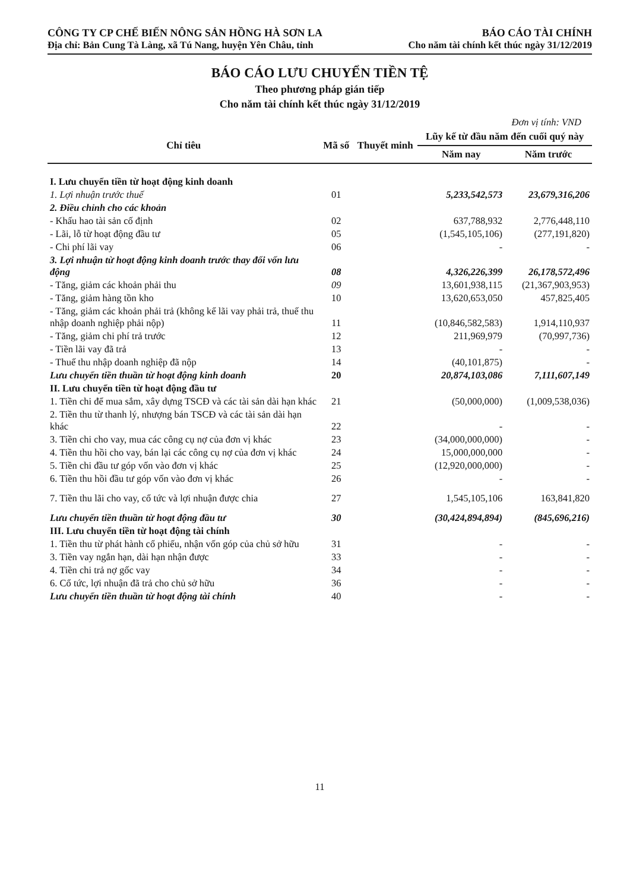CÔNG TY CP CHẾ BIẾN NÔNG SẢN HỒNG HÀ SƠN LA
Địa chỉ: Bản Cung Tà Làng, xã Tú Nang, huyện Yên Châu, tỉnh
BÁO CÁO TÀI CHÍNH
Cho năm tài chính kết thúc ngày 31/12/2019
BÁO CÁO LƯU CHUYỂN TIỀN TỆ
Theo phương pháp gián tiếp
Cho năm tài chính kết thúc ngày 31/12/2019
Đơn vị tính: VND
| Chỉ tiêu | Mã số | Thuyết minh | Lũy kế từ đầu năm đến cuối quý này | |
| --- | --- | --- | --- | --- |
| | | | Năm nay | Năm trước |
| I. Lưu chuyển tiền từ hoạt động kinh doanh | | | | |
| 1. Lợi nhuận trước thuế | 01 | | 5,233,542,573 | 23,679,316,206 |
| 2. Điều chỉnh cho các khoản | | | | |
| - Khấu hao tài sản cố định | 02 | | 637,788,932 | 2,776,448,110 |
| - Lãi, lỗ từ hoạt động đầu tư | 05 | | (1,545,105,106) | (277,191,820) |
| - Chi phí lãi vay | 06 | | - | - |
| 3. Lợi nhuận từ hoạt động kinh doanh trước thay đổi vốn lưu động | 08 | | 4,326,226,399 | 26,178,572,496 |
| - Tăng, giảm các khoản phải thu | 09 | | 13,601,938,115 | (21,367,903,953) |
| - Tăng, giảm hàng tồn kho | 10 | | 13,620,653,050 | 457,825,405 |
| - Tăng, giảm các khoản phải trả (không kể lãi vay phải trả, thuế thu nhập doanh nghiệp phải nộp) | 11 | | (10,846,582,583) | 1,914,110,937 |
| - Tăng, giảm chi phí trả trước | 12 | | 211,969,979 | (70,997,736) |
| - Tiền lãi vay đã trả | 13 | | - | - |
| - Thuế thu nhập doanh nghiệp đã nộp | 14 | | (40,101,875) | - |
| Lưu chuyển tiền thuần từ hoạt động kinh doanh | 20 | | 20,874,103,086 | 7,111,607,149 |
| II. Lưu chuyển tiền từ hoạt động đầu tư | | | | |
| 1. Tiền chi để mua sắm, xây dựng TSCĐ và các tài sản dài hạn khác | 21 | | (50,000,000) | (1,009,538,036) |
| 2. Tiền thu từ thanh lý, nhượng bán TSCĐ và các tài sản dài hạn khác | 22 | | - | - |
| 3. Tiền chi cho vay, mua các công cụ nợ của đơn vị khác | 23 | | (34,000,000,000) | - |
| 4. Tiền thu hồi cho vay, bán lại các công cụ nợ của đơn vị khác | 24 | | 15,000,000,000 | - |
| 5. Tiền chi đầu tư góp vốn vào đơn vị khác | 25 | | (12,920,000,000) | - |
| 6. Tiền thu hồi đầu tư góp vốn vào đơn vị khác | 26 | | - | - |
| 7. Tiền thu lãi cho vay, cổ tức và lợi nhuận được chia | 27 | | 1,545,105,106 | 163,841,820 |
| Lưu chuyển tiền thuần từ hoạt động đầu tư | 30 | | (30,424,894,894) | (845,696,216) |
| III. Lưu chuyển tiền từ hoạt động tài chính | | | | |
| 1. Tiền thu từ phát hành cổ phiếu, nhận vốn góp của chủ sở hữu | 31 | | - | - |
| 3. Tiền vay ngắn hạn, dài hạn nhận được | 33 | | - | - |
| 4. Tiền chi trả nợ gốc vay | 34 | | - | - |
| 6. Cổ tức, lợi nhuận đã trả cho chủ sở hữu | 36 | | - | - |
| Lưu chuyển tiền thuần từ hoạt động tài chính | 40 | | - | - |
11